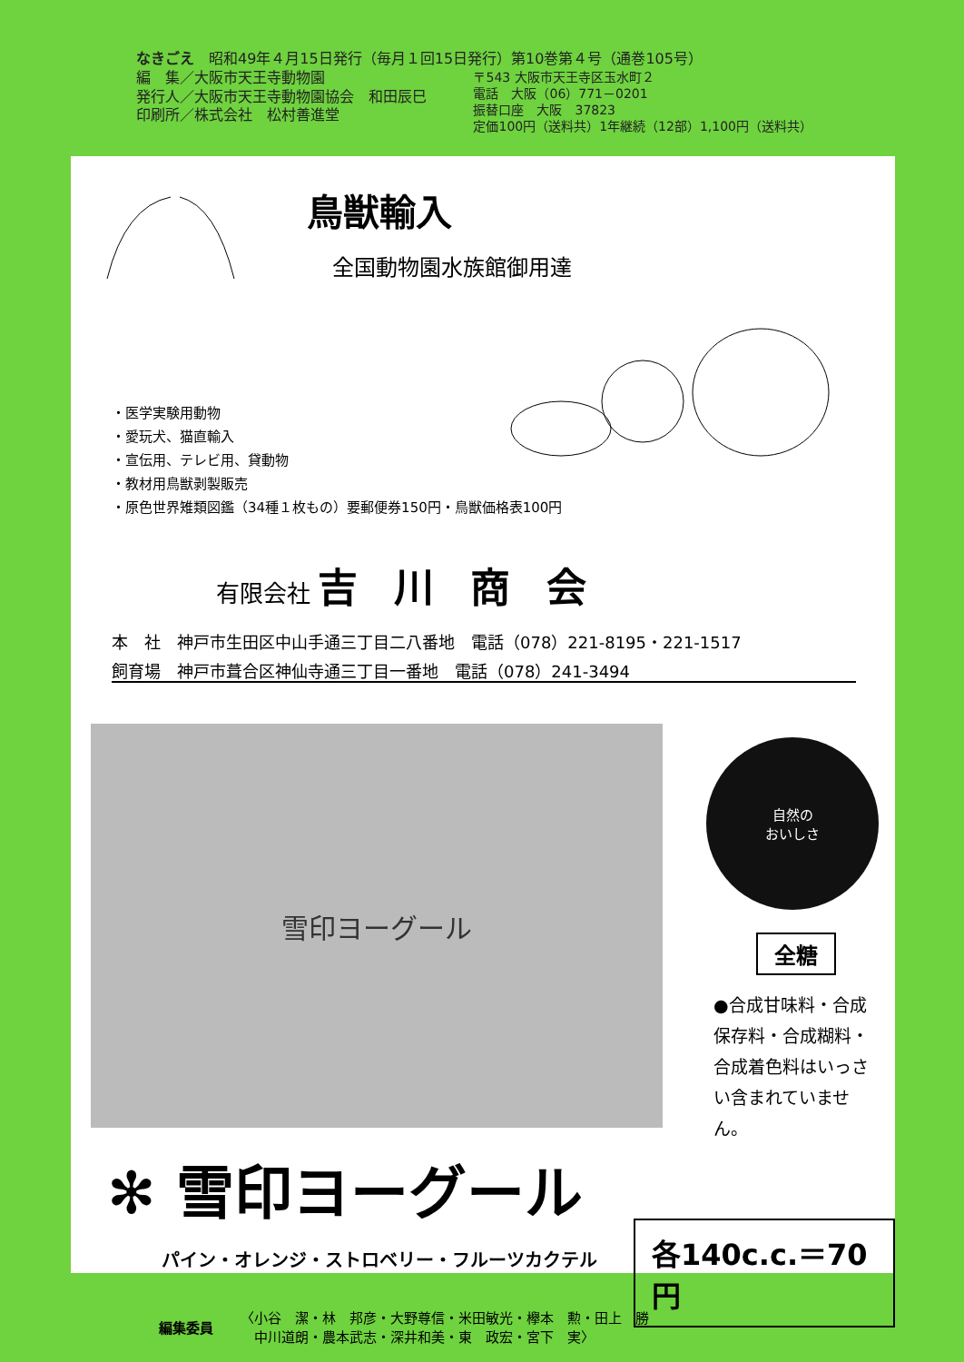なきごえ　昭和49年４月15日発行（毎月１回15日発行）第10巻第４号（通巻105号）
編　集／大阪市天王寺動物園
発行人／大阪市天王寺動物園協会　和田辰巳
印刷所／株式会社　松村善進堂
〒543 大阪市天王寺区玉水町２
電話　大阪（06）771－0201
振替口座　大阪　37823
定価100円（送料共）1年継続（12部）1,100円（送料共）
鳥獣輸入
全国動物園水族館御用達
・医学実験用動物
・愛玩犬、猫直輸入
・宣伝用、テレビ用、貸動物
・教材用鳥獣剥製販売
・原色世界雉類図鑑（34種１枚もの）要郵便券150円・鳥獣価格表100円
有限会社 吉川商会
本　社　神戸市生田区中山手通三丁目二八番地　電話（078）221-8195・221-1517
飼育場　神戸市葺合区神仙寺通三丁目一番地　電話（078）241-3494
雪印ヨーグール
自然の
おいしさ
全糖
●合成甘味料・合成保存料・合成糊料・合成着色料はいっさい含まれていません。
✻ 雪印ヨーグール
各140c.c.＝70円
パイン・オレンジ・ストロベリー・フルーツカクテル
編集委員
〈小谷　潔・林　邦彦・大野尊信・米田敏光・欅本　勲・田上　勝
　中川道朗・農本武志・深井和美・東　政宏・宮下　実〉